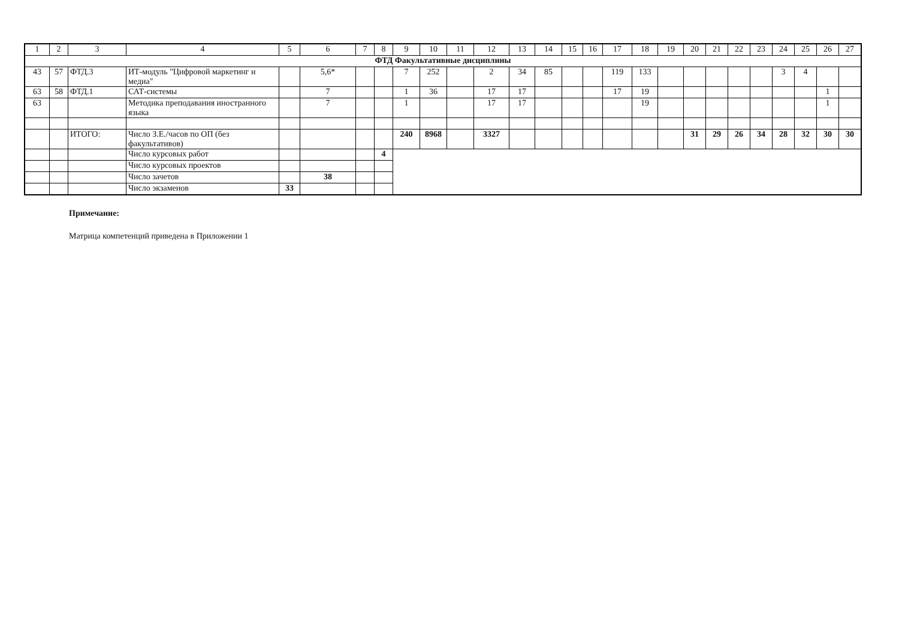| 1 | 2 | 3 | 4 | 5 | 6 | 7 | 8 | 9 | 10 | 11 | 12 | 13 | 14 | 15 | 16 | 17 | 18 | 19 | 20 | 21 | 22 | 23 | 24 | 25 | 26 | 27 |
| --- | --- | --- | --- | --- | --- | --- | --- | --- | --- | --- | --- | --- | --- | --- | --- | --- | --- | --- | --- | --- | --- | --- | --- | --- | --- | --- |
| ФТД Факультативные дисциплины | | | | | | | | | | | | | | | | | | | | | | | | | | |
| 43 | 57 | ФТД.3 | ИТ-модуль "Цифровой маркетинг и медиа" | | 5,6* | | | 7 | 252 | | 2 | 34 | 85 | | | 119 | 133 | | | | | | 3 | 4 | | |
| 63 | 58 | ФТД.1 | САТ-системы | | 7 | | | 1 | 36 | | 17 | 17 | | | | 17 | 19 | | | | | | | | 1 | |
| 63 | | | Методика преподавания иностранного языка | | 7 | | | 1 | | | 17 | 17 | | | | | 19 | | | | | | | | 1 | |
| | | ИТОГО: | Число З.Е./часов по ОП (без факультативов) | | | | | 240 | 8968 | | 3327 | | | | | | | | 31 | 29 | 26 | 34 | 28 | 32 | 30 | 30 |
| | | | Число курсовых работ | | | | 4 | | | | | | | | | | | | | | | | | | | |
| | | | Число курсовых проектов | | | | | | | | | | | | | | | | | | | | | | | |
| | | | Число зачетов | | 38 | | | | | | | | | | | | | | | | | | | | | |
| | | | Число экзаменов | 33 | | | | | | | | | | | | | | | | | | | | | | |
Примечание:
Матрица компетенций приведена в Приложении 1